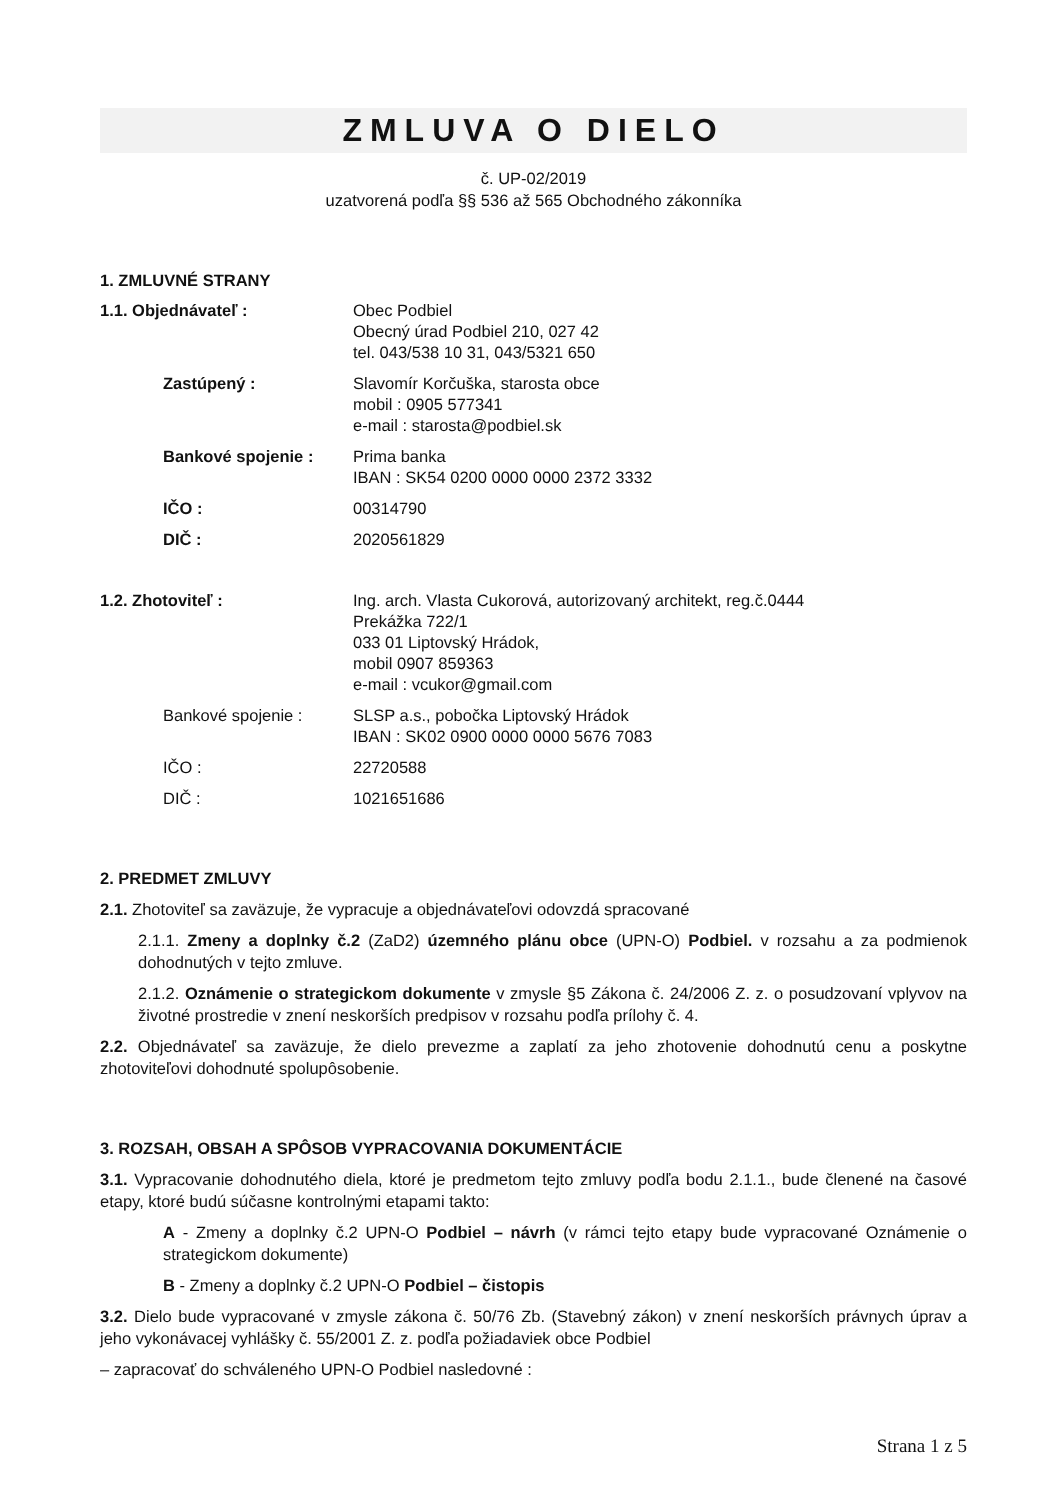ZMLUVA O DIELO
č. UP-02/2019
uzatvorená podľa §§ 536 až 565 Obchodného zákonníka
1. ZMLUVNÉ STRANY
1.1. Objednávateľ : Obec Podbiel
Obecný úrad Podbiel 210, 027 42
tel. 043/538 10 31, 043/5321 650
Zastúpený : Slavomír Korčuška, starosta obce
mobil : 0905 577341
e-mail : starosta@podbiel.sk
Bankové spojenie : Prima banka
IBAN : SK54 0200 0000 0000 2372 3332
IČO : 00314790
DIČ : 2020561829
1.2. Zhotoviteľ : Ing. arch. Vlasta Cukorová, autorizovaný architekt, reg.č.0444
Prekážka 722/1
033 01 Liptovský Hrádok,
mobil 0907 859363
e-mail : vcukor@gmail.com
Bankové spojenie : SLSP a.s., pobočka Liptovský Hrádok
IBAN : SK02 0900 0000 0000 5676 7083
IČO : 22720588
DIČ : 1021651686
2. PREDMET ZMLUVY
2.1. Zhotoviteľ sa zaväzuje, že vypracuje a objednávateľovi odovzdá spracované
2.1.1. Zmeny a doplnky č.2 (ZaD2) územného plánu obce (UPN-O) Podbiel. v rozsahu a za podmienok dohodnutých v tejto zmluve.
2.1.2. Oznámenie o strategickom dokumente v zmysle §5 Zákona č. 24/2006 Z. z. o posudzovaní vplyvov na životné prostredie v znení neskorších predpisov v rozsahu podľa prílohy č. 4.
2.2. Objednávateľ sa zaväzuje, že dielo prevezme a zaplatí za jeho zhotovenie dohodnutú cenu a poskytne zhotoviteľovi dohodnuté spolupôsobenie.
3. ROZSAH, OBSAH A SPÔSOB VYPRACOVANIA DOKUMENTÁCIE
3.1. Vypracovanie dohodnutého diela, ktoré je predmetom tejto zmluvy podľa bodu 2.1.1., bude členené na časové etapy, ktoré budú súčasne kontrolnými etapami takto:
A - Zmeny a doplnky č.2 UPN-O Podbiel – návrh (v rámci tejto etapy bude vypracované Oznámenie o strategickom dokumente)
B - Zmeny a doplnky č.2 UPN-O Podbiel – čistopis
3.2. Dielo bude vypracované v zmysle zákona č. 50/76 Zb. (Stavebný zákon) v znení neskorších právnych úprav a jeho vykonávacej vyhlášky č. 55/2001 Z. z. podľa požiadaviek obce Podbiel
– zapracovať do schváleného UPN-O Podbiel nasledovné :
Strana 1 z 5